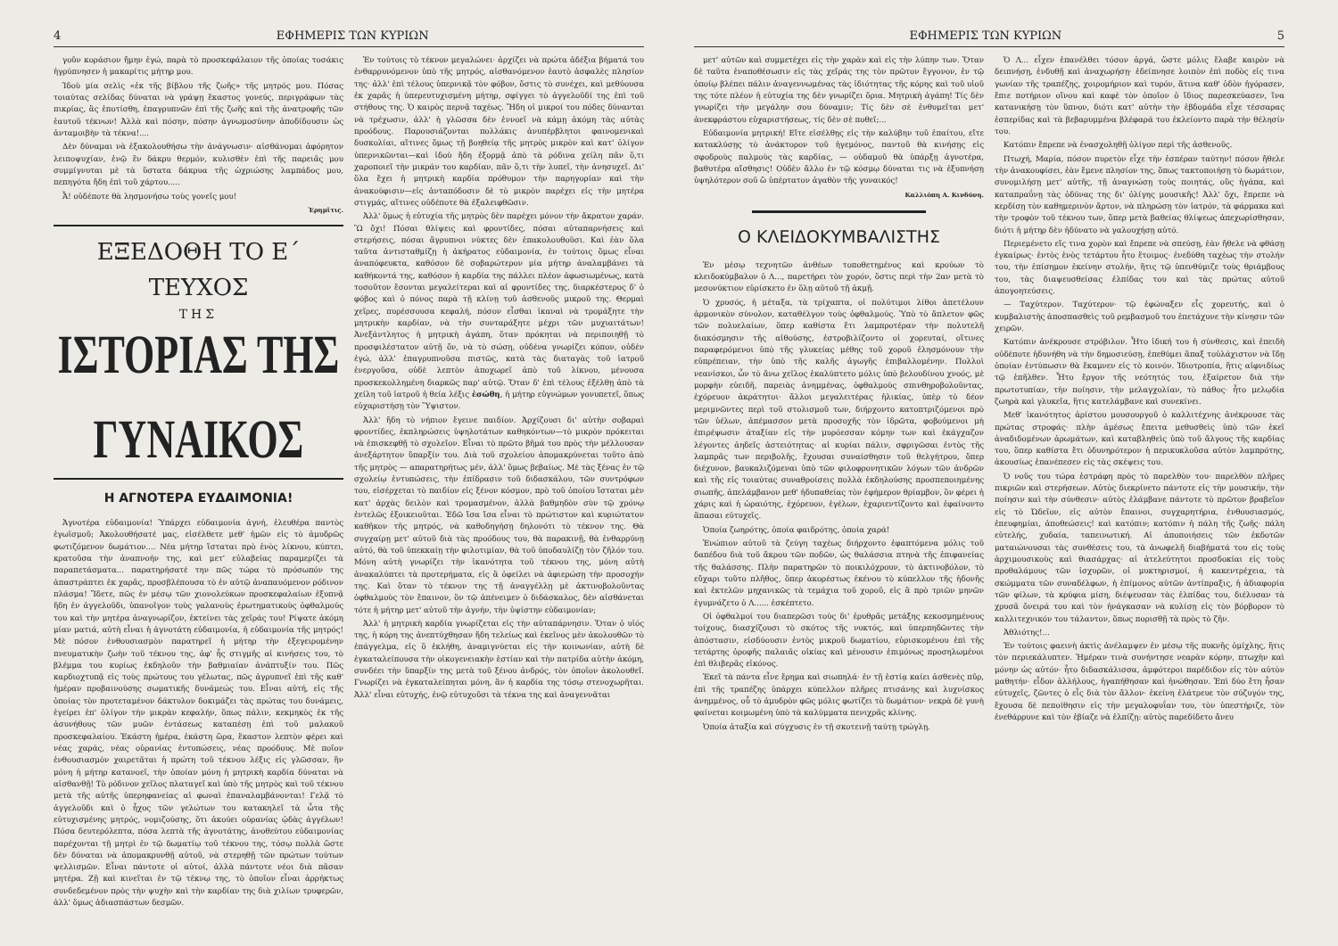4 ΕΦΗΜΕΡΙΣ ΤΩΝ ΚΥΡΙΩΝ
γοῦν κοράσιον ἤμην ἐγώ, παρὰ τὸ προσκεφάλαιον τῆς ὁποίας τοσάκις ἠγρύπνησεν ἡ μακαρίτις μήτηρ μου.
Ἰδοὺ μία σελὶς «ἐκ τῆς βίβλου τῆς ζωῆς» τῆς μητρός μου. Πόσας τοιαύτας σελίδας δύναται νὰ γράψῃ ἕκαστος γονεύς, περιγράφων τὰς πικρίας, ἃς ἐποτίσθη, ἐπαγρυπνῶν ἐπὶ τῆς ζωῆς καὶ τῆς ἀνατροφῆς τῶν ἑαυτοῦ τέκνων! Ἀλλὰ καὶ πόσην, πόσην ἀγνωμοσύνην ἀποδίδουσιν ὡς ἀνταμοιβὴν τὰ τέκνα!....
Δὲν δύναμαι νὰ ἐξακολουθήσω τὴν ἀνάγνωσιν· αἰσθάνομαι ἀφόρητον λειποψυχίαν, ἐνῷ ἓν δάκρυ θερμόν, κυλισθὲν ἐπὶ τῆς παρειᾶς μου συμμίγνυται μὲ τὰ ὕστατα δάκρυα τῆς ὠχριώσης λαμπάδος μου, πεπηγότα ἤδη ἐπὶ τοῦ χάρτου.....
Ἆ! οὐδέποτε θὰ λησμονήσω τοὺς γονεῖς μου!
Ἐρημῖτις.
ΕΞΕΔΟΘΗ ΤΟ Ε΄ ΤΕΥΧΟΣ
ΤΗΣ
ΙΣΤΟΡΙΑΣ ΤΗΣ ΓΥΝΑΙΚΟΣ
Η ΑΓΝΟΤΕΡΑ ΕΥΔΑΙΜΟΝΙΑ!
Ἁγνοτέρα εὐδαιμονία! Ὑπάρχει εὐδαιμονία ἁγνή, ἐλευθέρα παντὸς ἐγωϊσμοῦ; Ἀκολουθήσατέ μας, εἰσέλθετε μεθ' ἡμῶν εἰς τὸ ἀμυδρῶς φωτιζόμενον δωμάτιον.... Νέα μήτηρ ἵσταται πρὸ ἑνὸς λίκνου, κύπτει, κρατοῦσα τὴν ἀναπνοήν της, καὶ μετ' εὐλαβείας παραμερίζει τὰ παραπετάσματα... παρατηρήσατέ την πῶς τώρα τὸ πρόσωπόν της ἀπαστράπτει ἐκ χαρᾶς, προσβλέπουσα τὸ ἐν αὐτῷ ἀναπαυόμενον ρόδινον πλάσμα! Ἴδετε, πῶς ἐν μέσῳ τῶν χιονολεύκων προσκεφαλαίων ἐξυπνᾷ ἤδη ἐν ἀγγελοῦδι, ὑπανοῖγον τοὺς γαλανοὺς ἐρωτηματικοὺς ὀφθαλμούς του καὶ τὴν μητέρα ἀναγνωρίζον, ἐκτείνει τὰς χεῖράς του! Ρίψατε ἀκόμη μίαν ματιά, αὐτὴ εἶναι ἡ ἁγνοτάτη εὐδαιμονία, ἡ εὐδαιμονία τῆς μητρός! Μὲ πόσον ἐνθουσιασμὸν παρατηρεῖ ἡ μήτηρ τὴν ἐξεγειρομένην πνευματικὴν ζωὴν τοῦ τέκνου της, ἀφ' ἧς στιγμῆς αἱ κινήσεις του, τὸ βλέμμα του κυρίως ἐκδηλοῦν τὴν βαθμιαίαν ἀνάπτυξίν του. Πῶς καρδιοχτυπᾷ εἰς τοὺς πρώτους του γέλωτας, πῶς ἀγρυπνεῖ ἐπὶ τῆς καθ' ἡμέραν προβαινούσης σωματικῆς δυνάμεώς του. Εἶναι αὐτή, εἰς τῆς ὁποίας τὸν προτεταμένον δάκτυλον δοκιμάζει τὰς πρώτας του δυνάμεις, ἐγείρει ἐπ' ὀλίγον τὴν μικρὰν κεφαλήν, ὅπως πάλιν, κεκμηκὸς ἐκ τῆς ἀσυνήθους τῶν μυῶν ἐντάσεως καταπέσῃ ἐπὶ τοῦ μαλακοῦ προσκεφαλαίου. Ἑκάστη ἡμέρα, ἑκάστη ὥρα, ἕκαστον λεπτὸν φέρει καὶ νέας χαράς, νέας οὐρανίας ἐντυπώσεις, νέας προόδους. Μὲ ποῖον ἐνθουσιασμὸν χαιρετᾶται ἡ πρώτη τοῦ τέκνου λέξις εἰς γλῶσσαν, ἣν μόνη ἡ μήτηρ κατανοεῖ, τὴν ὁποίαν μόνη ἡ μητρικὴ καρδία δύναται νὰ αἰσθανθῇ! Τὸ ρόδινον χεῖλος πλαταγεῖ καὶ ὑπὸ τῆς μητρὸς καὶ τοῦ τέκνου μετὰ τῆς αὐτῆς ὑπερηφανείας αἱ φωναὶ ἐπαναλαμβάνονται! Γελᾷ τὸ ἀγγελοῦδι καὶ ὁ ἦχος τῶν γελώτων του κατακηλεῖ τὰ ὦτα τῆς εὐτυχισμένης μητρός, νομιζούσης, ὅτι ἀκούει οὐρανίας ᾠδὰς ἀγγέλων! Πόσα δευτερόλεπτα, πόσα λεπτὰ τῆς ἁγνοτάτης, ἀνοθεύτου εὐδαιμονίας παρέχονται τῇ μητρὶ ἐν τῷ δωματίῳ τοῦ τέκνου της, τόσῳ πολλὰ ὥστε δὲν δύναται νὰ ἀπομακρυνθῇ αὐτοῦ, νὰ στερηθῇ τῶν πρώτων τούτων ψελλισμῶν. Εἶναι πάντοτε οἱ αὐτοί, ἀλλὰ πάντοτε νέοι διὰ πᾶσαν μητέρα. Ζῇ καὶ κινεῖται ἐν τῷ τέκνῳ της, τὸ ὁποῖον εἶναι ἀρρήκτως συνδεδεμένον πρὸς τὴν ψυχὴν καὶ τὴν καρδίαν της διὰ χιλίων τρυφερῶν, ἀλλ' ὅμως ἀδιασπάστων δεσμῶν.
Ἐν τούτοις τὸ τέκνον μεγαλώνει· ἀρχίζει νὰ πρώτα ἀδέξια βήματά του ἐνθαρρυνόμενον ὑπὸ τῆς μητρός, αἰσθανόμενον ἑαυτὸ ἀσφαλὲς πλησίον της· ἀλλ' ἐπὶ τέλους ὑπερνικᾷ τὸν φόβον, ὅστις τὸ συνέχει, καὶ μεθύουσα ἐκ χαρᾶς ἡ ὑπερευτυχισμένη μήτηρ, σφίγγει τὸ ἀγγελοῦδί της ἐπὶ τοῦ στήθους της. Ὁ καιρὸς περνᾷ ταχέως. Ἤδη οἱ μικροί του πόδες δύνανται νὰ τρέχωσιν, ἀλλ' ἡ γλῶσσα δὲν ἐννοεῖ νὰ κάμῃ ἀκόμη τὰς αὐτὰς προόδους. Παρουσιάζονται πολλάκις ἀνυπέρβλητοι φαινομενικαὶ δυσκολίαι, αἵτινες ὅμως τῇ βοηθείᾳ τῆς μητρὸς μικρὸν καὶ κατ' ὀλίγον ὑπερνικῶνται—καὶ ἰδοὺ ἤδη ἐξορμᾷ ἀπὸ τὰ ρόδινα χείλη πᾶν ὅ,τι χαροποιεῖ τὴν μικράν του καρδίαν, πᾶν ὅ,τι τὴν λυπεῖ, τὴν ἀνησυχεῖ. Δι' ὅλα ἔχει ἡ μητρικὴ καρδία πρόθυμον τὴν παρηγορίαν καὶ τὴν ἀνακούφισιν—εἰς ἀνταπόδοσιν δὲ τὸ μικρὸν παρέχει εἰς τὴν μητέρα στιγμάς, αἵτινες οὐδέποτε θὰ ἐξαλειφθῶσιν.
Ἀλλ' ὅμως ἡ εὐτυχία τῆς μητρὸς δὲν παρέχει μόνον τὴν ἄκρατον χαράν. Ὢ ὄχι! Πόσαι θλίψεις καὶ φροντίδες, πόσαι αὐταπαρνήσεις καὶ στερήσεις, πόσαι ἄγρυπνοι νύκτες δὲν ἐπακολουθοῦσι. Καὶ ἐὰν ὅλα ταῦτα ἀντισταθμίζῃ ἡ ἀκήρατος εὐδαιμονία, ἐν τούτοις ὅμως εἶναι ἀναπόφευκτα, καθόσον δὲ σοβαρώτερον μία μήτηρ ἀναλαμβάνει τὰ καθήκοντά της, καθόσον ἡ καρδία της πάλλει πλέον ἀφωσιωμένως, κατὰ τοσοῦτον ἔσονται μεγαλείτεραι καὶ αἱ φροντίδες της, διαρκέστερος δ' ὁ φόβος καὶ ὁ πόνος παρὰ τῇ κλίνῃ τοῦ ἀσθενοῦς μικροῦ της. Θερμαὶ χεῖρες, πυρέσσουσα κεφαλή, πόσον εἶσθαι ἱκαναὶ νὰ τρομάξητε τὴν μητρικὴν καρδίαν, νὰ τὴν συνταράξητε μέχρι τῶν μυχιαιτάτων! Ἀνεξάντλητος ἡ μητρικὴ ἀγάπη, ὅταν πρόκηται νὰ περιποιηθῇ τὸ προσφιλέστατον αὐτῇ ὄν, νὰ τὸ σώσῃ, οὐδένα γνωρίζει κόπον, οὐδὲν ἐγώ, ἀλλ' ἐπαγρυπνοῦσα πιστῶς, κατὰ τὰς διαταγὰς τοῦ ἰατροῦ ἐνεργοῦσα, οὐδὲ λεπτὸν ἀποχωρεῖ ἀπὸ τοῦ λίκνου, μένουσα προσκεκολλημένη διαρκῶς παρ' αὐτῷ. Ὅταν δ' ἐπὶ τέλους ἐξέλθῃ ἀπὸ τὰ χείλη τοῦ ἰατροῦ ἡ θεία λέξις ἐσώθη, ἡ μήτηρ εὐγνώμων γονυπετεῖ, ὅπως εὐχαριστήσῃ τὸν Ὕψιστον.
Ἀλλ' ἤδη τὸ νήπιον ἔγεινε παιδίον. Ἀρχίζουσι δι' αὐτὴν σοβαραὶ φροντίδες, ἐκπληρώσεις ὑψηλοτάτων καθηκόντων—τὸ μικρὸν πρόκειται νὰ ἐπισκεφθῇ τὸ σχολεῖον. Εἶναι τὸ πρῶτο βῆμά του πρὸς τὴν μέλλουσαν ἀνεξάρτητον ὕπαρξίν του. Διὰ τοῦ σχολείου ἀπομακρύνεται τοῦτο ἀπὸ τῆς μητρὸς — απαρατηρήτως μέν, ἀλλ' ὅμως βεβαίως. Μὲ τὰς ξένας ἐν τῷ σχολείῳ ἐντυπώσεις, τὴν ἐπίδρασιν τοῦ διδασκάλου, τῶν συντρόφων του, εἰσέρχεται τὸ παιδίον εἰς ξένον κόσμον, πρὸ τοῦ ὁποίου ἵσταται μὲν κατ' ἀρχὰς δειλὸν καὶ τρομασμένον, ἀλλὰ βαθμηδὸν σὺν τῷ χρόνῳ ἐντελῶς ἐξοικειοῦται. Ἐδῶ ἴσα ἴσα εἶναι τὸ πρώτιστον καὶ κυριώτατον καθῆκον τῆς μητρός, νὰ καθοδηγήσῃ δηλονότι τὸ τέκνον της. Θὰ συγχαίρῃ μετ' αὐτοῦ διὰ τὰς προόδους του, θὰ παρακινῇ, θὰ ἐνθαρρύνῃ αὐτό, θὰ τοῦ ὑπεκκαίῃ τὴν φιλοτιμίαν, θὰ τοῦ ὑποδαυλίζῃ τὸν ζῆλόν του. Μόνη αὐτὴ γνωρίζει τὴν ἱκανότητα τοῦ τέκνου της, μόνη αὐτὴ ἀνακαλύπτει τὰ προτερήματα, εἰς ἃ ὀφείλει νὰ ἀφιερώσῃ τὴν προσοχήν της. Καὶ ὅταν τὸ τέκνον της τῇ ἀναγγέλλῃ μὲ ἀκτινοβολοῦντας ὀφθαλμοὺς τὸν ἔπαινον, ὃν τῷ ἀπένειμεν ὁ διδάσκαλος, δὲν αἰσθάνεται τότε ἡ μήτηρ μετ' αὐτοῦ τὴν ἁγνήν, τὴν ὑψίστην εὐδαιμονίαν;
Ἀλλ' ἡ μητρικὴ καρδία γνωρίζεται εἰς τὴν αὐταπάρνησιν. Ὅταν ὁ υἱός της, ἡ κόρη της ἀνεπτύχθησαν ἤδη τελείως καὶ ἐκεῖνος μὲν ἀκολουθῶν τὸ ἐπάγγελμα, εἰς ὃ ἐκλήθη, ἀναμιγνύεται εἰς τὴν κοινωνίαν, αὐτὴ δὲ ἐγκαταλείπουσα τὴν οἰκογενειακὴν ἑστίαν καὶ τὴν πατρίδα αὐτὴν ἀκόμη, συνδέει τὴν ὕπαρξίν της μετὰ τοῦ ξένου ἀνδρός, τὸν ὁποῖον ἀκολουθεῖ. Γνωρίζει νὰ ἐγκαταλείπηται μόνη, ἂν ἡ καρδία της τόσῳ στενοχωρῆται. Ἀλλ' εἶναι εὐτυχής, ἐνῷ εὐτυχοῦσι τὰ τέκνα της καὶ ἀναγεννᾶται
ΕΦΗΜΕΡΙΣ ΤΩΝ ΚΥΡΙΩΝ 5
μετ' αὐτῶν καὶ συμμετέχει εἰς τὴν χαρὰν καὶ εἰς τὴν λύπην των. Ὅταν δὲ ταῦτα ἐναποθέσωσιν εἰς τὰς χεῖράς της τὸν πρῶτον ἔγγονον, ἐν τῷ ὁποίῳ βλέπει πάλιν ἀναγεννωμένας τὰς ἰδιότητας τῆς κόρης καὶ τοῦ υἱοῦ της τότε πλέον ἡ εὐτυχία της δὲν γνωρίζει ὅρια. Μητρικὴ ἀγάπη! Τίς δὲν γνωρίζει τὴν μεγάλην σου δύναμιν; Τίς δὲν σὲ ἐνθυμεῖται μετ' ἀνεκφράστου εὐχαριστήσεως, τίς δὲν σὲ ποθεῖ;...
Εὐδαιμονία μητρική! Εἴτε εἰσέλθῃς εἰς τὴν καλύβην τοῦ ἐπαίτου, εἴτε κατακλύσῃς τὸ ἀνάκτορον τοῦ ἡγεμόνος, παντοῦ θὰ κινήσῃς εἰς σφοδροὺς παλμοὺς τὰς καρδίας, — οὐδαμοῦ θὰ ὑπάρξῃ ἁγνοτέρα, βαθυτέρα αἴσθησις! Οὐδὲν ἄλλο ἐν τῷ κόσμῳ δύναται τις νὰ ἐξυπνήσῃ ὑψηλότερον σοῦ ὢ ὑπέρτατον ἀγαθὸν τῆς γυναικός!
Καλλιόπη Α. Κινδύνη.
Ο ΚΛΕΙΔΟΚΥΜΒΑΛΙΣΤΗΣ
Ἐν μέσῳ τεχνητῶν ἀνθέων τοποθετημένος καὶ κρούων τὸ κλειδοκύμβαλον ὁ Λ..., παρετήρει τὸν χορόν, ὅστις περὶ τὴν 2αν μετὰ τὸ μεσονύκτιον εὑρίσκετο ἐν ὅλῃ αὐτοῦ τῇ ἀκμῇ.
Ὁ χρυσός, ἡ μέταξα, τὰ τρίχαπτα, οἱ πολύτιμοι λίθοι ἀπετέλουν ἁρμονικὸν σύνολον, καταθέλγον τοὺς ὀφθαλμούς. Ὑπὸ τὸ ἄπλετον φῶς τῶν πολυελαίων, ὅπερ καθίστα ἔτι λαμπροτέραν τὴν πολυτελῆ διακόσμησιν τῆς αἰθούσης, ἐστροβιλίζοντο οἱ χορευταί, οἵτινες παραφερόμενοι ὑπὸ τῆς γλυκείας μέθης τοῦ χοροῦ ἐλησμόνουν τὴν εὐπρέπειαν, τὴν ὑπὸ τῆς καλῆς ἀγωγῆς ἐπιβαλλομένην. Πολλοὶ νεανίσκοι, ὧν τὸ ἄνω χεῖλος ἐκαλύπτετο μόλις ὑπὸ βελουδίνου χνοός, μὲ μορφὴν εὐειδῆ, παρειὰς ἀνημμένας, ὀφθαλμοὺς σπινθηροβολοῦντας, ἐχόρευον ἀκράτητοι· ἄλλοι μεγαλειτέρας ἡλικίας, ὑπὲρ τὸ δέον μεριμνῶντες περὶ τοῦ στολισμοῦ των, διήρχοντο κατοπτριζόμενοι πρὸ τῶν ὑέλων, ἀπέμασσον μετὰ προσοχῆς τὸν ἱδρῶτα, φοβούμενοι μὴ ἐπιρέψωσιν ἀταξίαν εἰς τὴν μυρόεσσαν κόμην των καὶ ἐκάγχαζον λέγοντες ἀηδεῖς ἀστειότητας· αἱ κυρίαι πάλιν, σφριγῶσαι ἐντὸς τῆς λαμπρᾶς των περιβολῆς, ἔχουσαι συναίσθησιν τοῦ θελγήτρου, ὅπερ διέχυνον, βαυκαλιζόμεναι ὑπὸ τῶν φιλοφρονητικῶν λόγων τῶν ἀνδρῶν καὶ τῆς εἰς τοιαύτας συναθροίσεις πολλὰ ἐκδηλούσης προσπεποιημένης σιωπῆς, ἀπελάμβανον μεθ' ἡδυπαθείας τὸν ἐφήμερον θρίαμβον, ὃν φέρει ἡ χάρις καὶ ἡ ὡραιότης, ἐχόρευον, ἐγέλων, ἐχαριεντίζοντο καὶ ἐφαίνοντο ἅπασαι εὐτυχεῖς.
Ὁποία ζωηρότης, ὁποία φαιδρότης, ὁποία χαρά!
Ἐνώπιον αὐτοῦ τὰ ζεύγη ταχέως διήρχοντο ἐφαπτόμενα μόλις τοῦ δαπέδου διὰ τοῦ ἄκρου τῶν ποδῶν, ὡς θαλάσσια πτηνὰ τῆς ἐπιφανείας τῆς θαλάσσης. Πλὴν παρατηρῶν τὸ ποικιλόχρουν, τὸ ἀκτινοβόλον, τὸ εὔχαρι τοῦτο πλῆθος, ὅπερ ἀκορέστως ἐκένου τὸ κύπελλον τῆς ἡδονῆς καὶ ἐκτελῶν μηχανικῶς τὰ τεμάχια τοῦ χοροῦ, εἰς ἃ πρὸ τριῶν μηνῶν ἐγυμνάζετο ὁ Λ...... ἐσκέπτετο.
Οἱ ὀφθαλμοί του διαπερῶσι τοὺς δι' ἐρυθρᾶς μετάξης κεκοσμημένους τοίχους, διασχίζουσι τὸ σκότος τῆς νυκτός, καὶ ὑπερπηδῶντες τὴν ἀπόστασιν, εἰσδύουσιν ἐντὸς μικροῦ δωματίου, εὑρισκομένου ἐπὶ τῆς τετάρτης ὀροφῆς παλαιᾶς οἰκίας καὶ μένουσιν ἐπιμόνως προσηλωμένοι ἐπὶ θλιβερᾶς εἰκόνος.
Ἐκεῖ τὰ πάντα εἶνε ἔρημα καὶ σιωπηλά· ἐν τῇ ἑστίᾳ καίει ἀσθενὲς πῦρ, ἐπὶ τῆς τραπέζης ὑπάρχει κύπελλον πλῆρες πτισάνης καὶ λυχνίσκος ἀνημμένος, οὗ τὸ ἀμυδρὸν φῶς μόλις φωτίζει τὸ δωμάτιον· νεκρὰ δὲ γυνὴ φαίνεται κοιμωμένη ὑπὸ τὰ καλύμματα πενιχρᾶς κλίνης.
Ὁποία ἀταξία καὶ σύγχυσις ἐν τῇ σκοτεινῇ ταύτῃ τρώγλῃ.
Ὁ Λ... εἶχεν ἐπανέλθει τόσον ἀργά, ὥστε μόλις ἔλαβε καιρὸν νὰ δειπνήσῃ, ἐνδυθῇ καὶ ἀναχωρήσῃ· ἐδείπνησε λοιπὸν ἐπὶ ποδὸς εἰς τινα γωνίαν τῆς τραπέζης, χοιρομήριον καὶ τυρόν, ἅτινα καθ' ὁδὸν ἠγόρασεν, ἔπιε ποτήριον οἴνου καὶ καφὲ τὸν ὁποῖον ὁ ἴδιος παρεσκεύασεν, ἵνα κατανικήσῃ τὸν ὕπνον, διότι κατ' αὐτὴν τὴν ἑβδομάδα εἶχε τέσσαρας ἑσπερίδας καὶ τὰ βεβαρυμμένα βλέφαρά του ἐκλείοντο παρὰ τὴν θέλησίν του.
Κατόπιν ἔπρεπε νὰ ἐνασχοληθῇ ὀλίγον περὶ τῆς ἀσθενοῦς.
Πτωχή, Μαρία, πόσον πυρετὸν εἶχε τὴν ἑσπέραν ταύτην! πόσον ἤθελε τὴν ἀνακουφίσει, ἐὰν ἔμενε πλησίον της, ὅπως τακτοποιήσῃ τὸ δωμάτιον, συνομιλήσῃ μετ' αὐτῆς, τῇ ἀναγνώσῃ τοὺς ποιητάς, οὓς ἠγάπα, καὶ καταπραΰνῃ τὰς ὀδύνας της δι' ὀλίγης μουσικῆς! Ἀλλ' ὄχι, ἔπρεπε νὰ κερδίσῃ τὸν καθημερινὸν ἄρτον, νὰ πληρώσῃ τὸν ἰατρόν, τὰ φάρμακα καὶ τὴν τροφὸν τοῦ τέκνου των, ὅπερ μετὰ βαθείας θλίψεως ἀπεχωρίσθησαν, διότι ἡ μήτηρ δὲν ἠδύνατο νὰ γαλουχήσῃ αὐτό.
Περιεμένετο εἴς τινα χορὸν καὶ ἔπρεπε νὰ σπεύσῃ, ἐὰν ἤθελε νὰ φθάσῃ ἐγκαίρως· ἐντὸς ἑνὸς τετάρτου ἦτο ἕτοιμος· ἐνεδύθη ταχέως τὴν στολήν του, τὴν ἐπίσημον ἐκείνην στολήν, ἥτις τῷ ὑπενθύμιζε τοὺς θριάμβους του, τὰς διαψευσθείσας ἐλπίδας του καὶ τὰς πρώτας αὐτοῦ ἀπογοητεύσεις.
— Ταχύτερον. Ταχύτερον· τῷ ἐφώναξεν εἷς χορευτής, καὶ ὁ κυμβαλιστὴς ἀποσπασθεὶς τοῦ ρεμβασμοῦ του ἐπετάχυνε τὴν κίνησιν τῶν χειρῶν.
Κατόπιν ἀνέκρουσε στρόβιλον. Ἦτο ἰδική του ἡ σύνθεσις, καὶ ἐπειδὴ οὐδέποτε ἠδυνήθη νὰ τὴν δημοσιεύσῃ, ἐπεθύμει ἅπαξ τοὐλάχιστον νὰ ἴδῃ ὁποίαν ἐντύπωσιν θὰ ἔκαμνεν εἰς τὸ κοινόν. Ἰδιοτροπία, ἥτις αἰφνιδίως τῷ ἐπῆλθεν. Ἦτο ἔργον τῆς νεότητός του, ἐξαίρετον διὰ τὴν πρωτοτυπίαν, τὴν ποίησιν, τὴν μελαγχολίαν, τὸ πάθος· ἦτο μελῳδία ζωηρὰ καὶ γλυκεῖα, ἥτις κατελάμβανε καὶ συνεκίνει.
Μεθ' ἱκανότητος ἀρίστου μουσουργοῦ ὁ καλλιτέχνης ἀνέκρουσε τὰς πρώτας στροφάς· πλὴν ἀμέσως ἔπειτα μεθυσθεὶς ὑπὸ τῶν ἐκεῖ ἀναδιδομένων ἀρωμάτων, καὶ καταβληθεὶς ὑπὸ τοῦ ἄλγους τῆς καρδίας του, ὅπερ καθίστα ἔτι ὀδυνηρότερον ἡ περικυκλοῦσα αὐτὸν λαμπρότης, ἀκουσίως ἐπανέπεσεν εἰς τὰς σκέψεις του.
Ὁ νοῦς του τώρα ἐστράφη πρὸς τὸ παρελθὸν του· παρελθὸν πλῆρες πικριῶν καὶ στερήσεων. Αὐτὸς διεκρίνετο πάντοτε εἰς τὴν μουσικήν, τὴν ποίησιν καὶ τὴν σύνθεσιν· αὐτὸς ἐλάμβανε πάντοτε τὸ πρῶτον βραβεῖον εἰς τὸ Ὠδεῖον, εἰς αὐτὸν ἔπαινοι, συγχαρητήρια, ἐνθουσιασμός, ἐπευφημίαι, ἀποθεώσεις! καὶ κατόπιν; κατόπιν ἡ πάλη τῆς ζωῆς· πάλη εὐτελής, χυδαία, ταπεινωτική. Αἱ ἀποποιήσεις τῶν ἐκδοτῶν ματαιώνουσαι τὰς συνθέσεις του, τὰ ἀνωφελῆ διαβήματά του εἰς τοὺς ἀρχιμουσικοὺς καὶ θιασάρχας· αἱ ἀτελεύτητοι προσδοκίαι εἰς τοὺς προθαλάμους τῶν ἰσχυρῶν, οἱ μυκτηρισμοί, ἡ κακεντρέχεια, τὰ σκώμματα τῶν συναδέλφων, ἡ ἐπίμονος αὐτῶν ἀντίπραξις, ἡ ἀδιαφορία τῶν φίλων, τὰ κρύφια μίση, διέψευσαν τὰς ἐλπίδας του, διέλυσαν τὰ χρυσᾶ ὄνειρά του καὶ τὸν ἠνάγκασαν νὰ κυλίσῃ εἰς τὸν βόρβορον τὸ καλλιτεχνικόν του τάλαντον, ὅπως πορισθῇ τὰ πρὸς τὸ ζῆν.
Ἀθλιότης!...
Ἐν τούτοις φαεινὴ ἀκτὶς ἀνέλαμψεν ἐν μέσῳ τῆς πυκνῆς ὁμίχλης, ἥτις τὸν περιεκάλυπτεν. Ἡμέραν τινὰ συνήντησε νεαρὰν κόρην, πτωχὴν καὶ μόνην ὡς αὐτόν· ἦτο διδασκάλισσα, ἀμφότεροι παρέδιδον εἰς τὸν αὐτὸν μαθητήν· εἶδον ἀλλήλους, ἠγαπήθησαν καὶ ἡνώθησαν. Ἐπὶ δύο ἔτη ἦσαν εὐτυχεῖς, ζῶντες ὁ εἷς διὰ τὸν ἄλλον· ἐκείνη ἐλάτρευε τὸν σύζυγόν της, ἔχουσα δὲ πεποίθησιν εἰς τὴν μεγαλοφυΐαν του, τὸν ὑπεστήριζε, τὸν ἐνεθάρρυνε καὶ τὸν ἐβίαζε νὰ ἐλπίζῃ: αὐτὸς παρεδίδετο ἄνευ